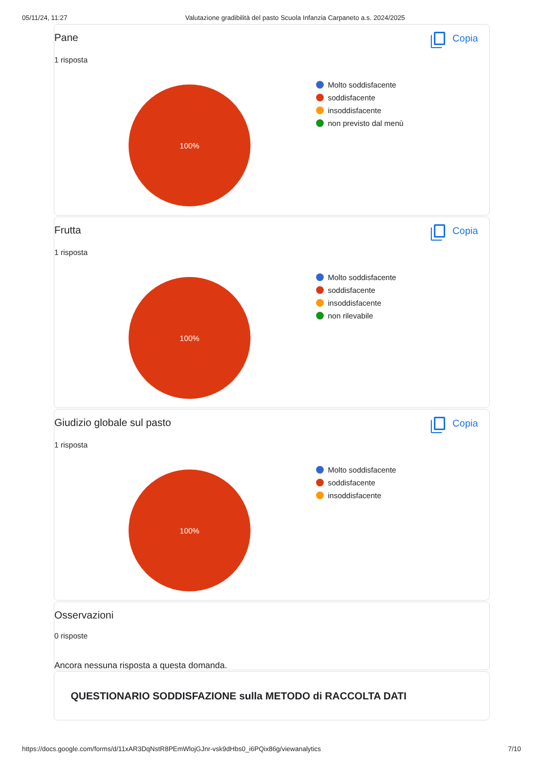05/11/24, 11:27 Valutazione gradibilità del pasto Scuola Infanzia Carpaneto a.s. 2024/2025
Pane Copia
1 risposta
100%
Molto soddisfacente
soddisfacente
insoddisfacente
non previsto dal menù
Frutta Copia
1 risposta
100%
Molto soddisfacente
soddisfacente
insoddisfacente
non rilevabile
Giudizio globale sul pasto Copia
1 risposta
100%
Molto soddisfacente
soddisfacente
insoddisfacente
Osservazioni
0 risposte
Ancora nessuna risposta a questa domanda.
QUESTIONARIO SODDISFAZIONE sulla METODO di RACCOLTA DATI
https://docs.google.com/forms/d/11xAR3DqNstR8PEmWlojGJnr-vsk9dHbs0_i6PQix86g/viewanalytics 7/10